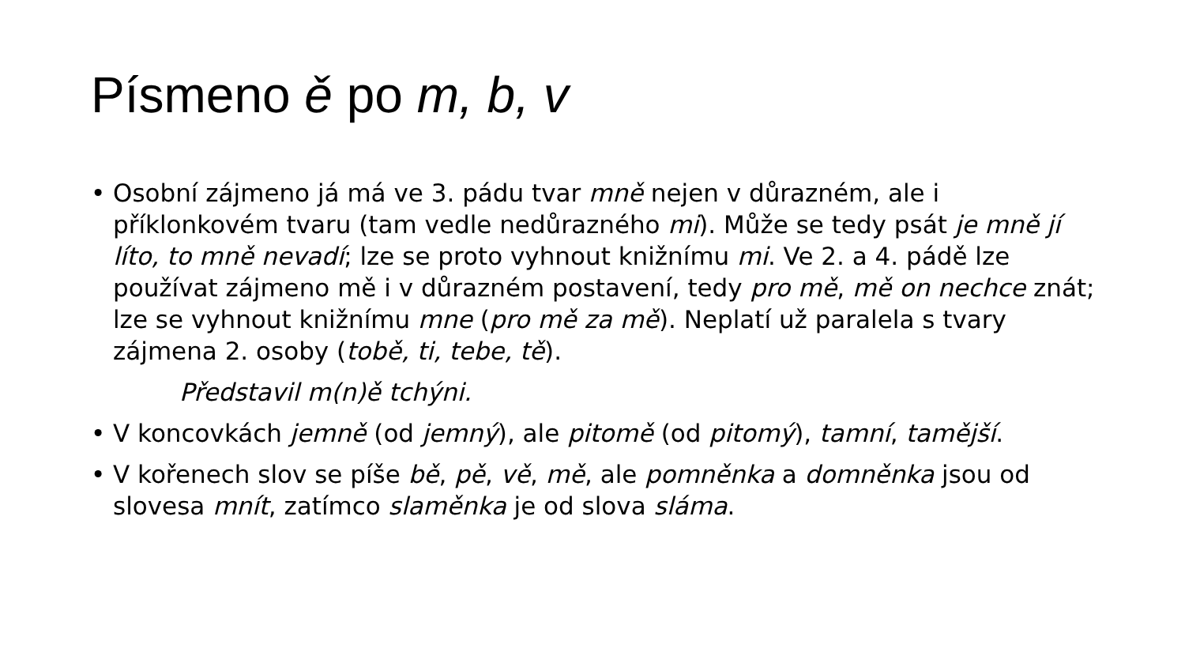Písmeno ě po m, b, v
• Osobní zájmeno já má ve 3. pádu tvar mně nejen v důrazném, ale i příklonkovém tvaru (tam vedle nedůrazného mi). Může se tedy psát je mně jí líto, to mně nevadí; lze se proto vyhnout knižnímu mi. Ve 2. a 4. pádě lze používat zájmeno mě i v důrazném postavení, tedy pro mě, mě on nechce znát; lze se vyhnout knižnímu mne (pro mě za mě). Neplatí už paralela s tvary zájmena 2. osoby (tobě, ti, tebe, tě).
Představil m(n)ě tchýni.
• V koncovkách jemně (od jemný), ale pitomě (od pitomý), tamní, tamější.
• V kořenech slov se píše bě, pě, vě, mě, ale pomněnka a domněnka jsou od slovesa mnít, zatímco slaměnka je od slova sláma.